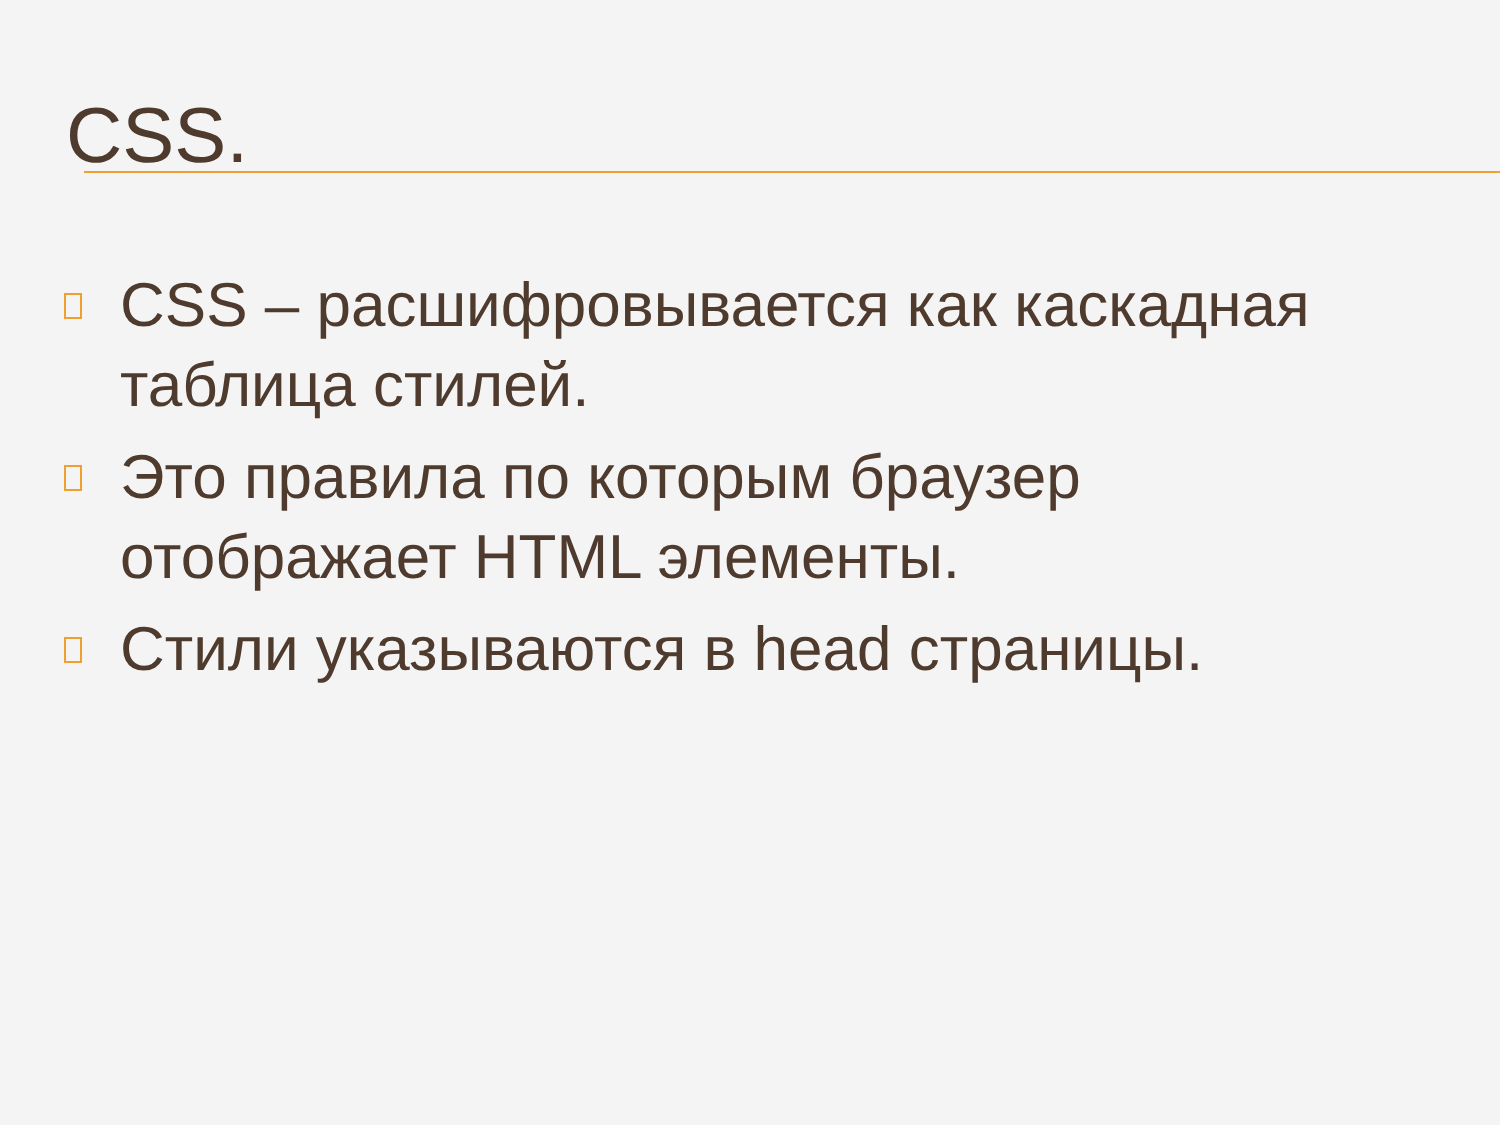CSS.
CSS – расшифровывается как каскадная таблица стилей.
Это правила по которым браузер отображает HTML элементы.
Стили указываются в head страницы.